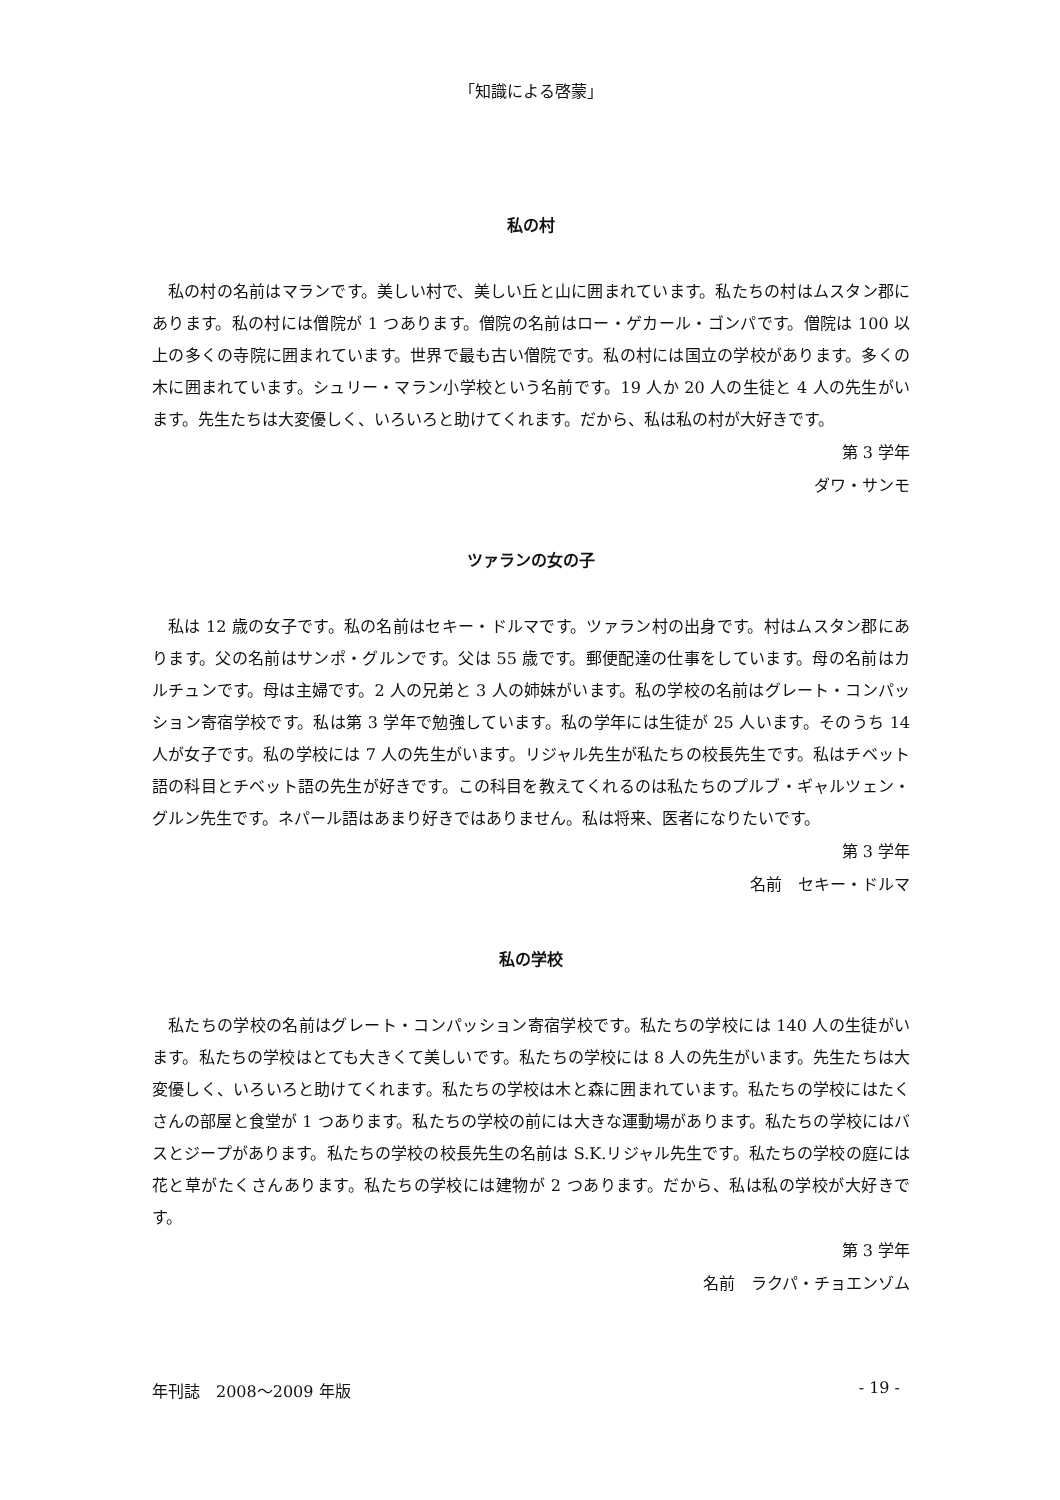「知識による啓蒙」
私の村
私の村の名前はマランです。美しい村で、美しい丘と山に囲まれています。私たちの村はムスタン郡にあります。私の村には僧院が 1 つあります。僧院の名前はロー・ゲカール・ゴンパです。僧院は 100 以上の多くの寺院に囲まれています。世界で最も古い僧院です。私の村には国立の学校があります。多くの木に囲まれています。シュリー・マラン小学校という名前です。19 人か 20 人の生徒と 4 人の先生がいます。先生たちは大変優しく、いろいろと助けてくれます。だから、私は私の村が大好きです。
第 3 学年
ダワ・サンモ
ツァランの女の子
私は 12 歳の女子です。私の名前はセキー・ドルマです。ツァラン村の出身です。村はムスタン郡にあります。父の名前はサンポ・グルンです。父は 55 歳です。郵便配達の仕事をしています。母の名前はカルチュンです。母は主婦です。2 人の兄弟と 3 人の姉妹がいます。私の学校の名前はグレート・コンパッション寄宿学校です。私は第 3 学年で勉強しています。私の学年には生徒が 25 人います。そのうち 14 人が女子です。私の学校には 7 人の先生がいます。リジャル先生が私たちの校長先生です。私はチベット語の科目とチベット語の先生が好きです。この科目を教えてくれるのは私たちのプルブ・ギャルツェン・グルン先生です。ネパール語はあまり好きではありません。私は将来、医者になりたいです。
第 3 学年
名前　セキー・ドルマ
私の学校
私たちの学校の名前はグレート・コンパッション寄宿学校です。私たちの学校には 140 人の生徒がいます。私たちの学校はとても大きくて美しいです。私たちの学校には 8 人の先生がいます。先生たちは大変優しく、いろいろと助けてくれます。私たちの学校は木と森に囲まれています。私たちの学校にはたくさんの部屋と食堂が 1 つあります。私たちの学校の前には大きな運動場があります。私たちの学校にはバスとジープがあります。私たちの学校の校長先生の名前は S.K.リジャル先生です。私たちの学校の庭には花と草がたくさんあります。私たちの学校には建物が 2 つあります。だから、私は私の学校が大好きです。
第 3 学年
名前　ラクパ・チョエンゾム
年刊誌　2008～2009 年版 - 19 -